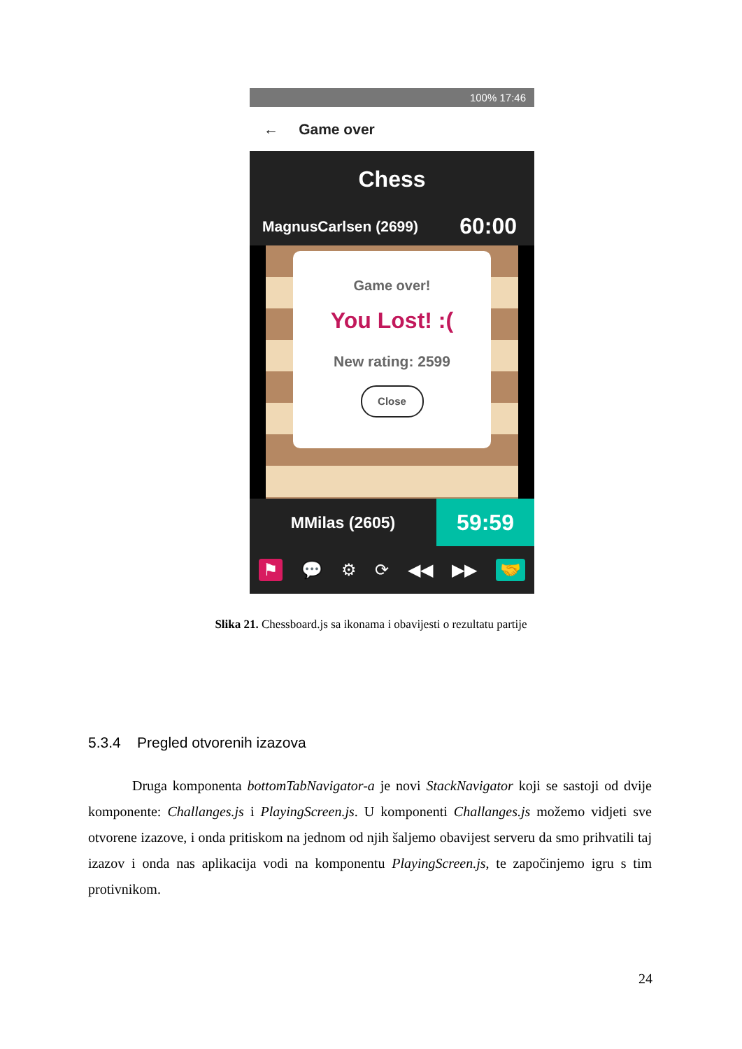100% 17:46
← Game over
Chess
MagnusCarlsen (2699) 60:00
Game over!
You Lost! :(
New rating: 2599
Close
MMilas (2605) 59:59
⚑ 💬 ⚙ ⟳ ◀◀ ▶▶ 🤝
Slika 21. Chessboard.js sa ikonama i obavijesti o rezultatu partije
5.3.4 Pregled otvorenih izazova
Druga komponenta bottomTabNavigator-a je novi StackNavigator koji se sastoji od dvije komponente: Challanges.js i PlayingScreen.js. U komponenti Challanges.js možemo vidjeti sve otvorene izazove, i onda pritiskom na jednom od njih šaljemo obavijest serveru da smo prihvatili taj izazov i onda nas aplikacija vodi na komponentu PlayingScreen.js, te započinjemo igru s tim protivnikom.
24